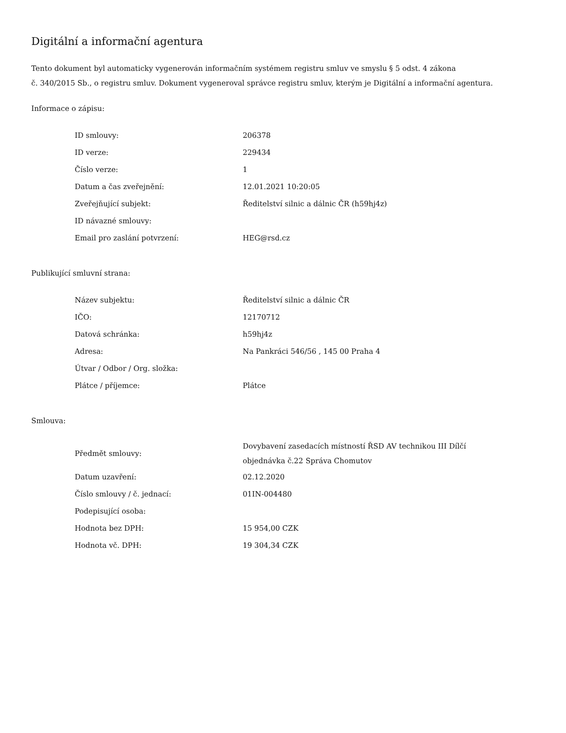Digitální a informační agentura
Tento dokument byl automaticky vygenerován informačním systémem registru smluv ve smyslu § 5 odst. 4 zákona
č. 340/2015 Sb., o registru smluv. Dokument vygeneroval správce registru smluv, kterým je Digitální a informační agentura.
Informace o zápisu:
| ID smlouvy: | 206378 |
| ID verze: | 229434 |
| Číslo verze: | 1 |
| Datum a čas zveřejnění: | 12.01.2021 10:20:05 |
| Zveřejňující subjekt: | Ředitelství silnic a dálnic ČR (h59hj4z) |
| ID návazné smlouvy: | |
| Email pro zaslání potvrzení: | HEG@rsd.cz |
Publikující smluvní strana:
| Název subjektu: | Ředitelství silnic a dálnic ČR |
| IČO: | 12170712 |
| Datová schránka: | h59hj4z |
| Adresa: | Na Pankráci 546/56 , 145 00 Praha 4 |
| Útvar / Odbor / Org. složka: | |
| Plátce / příjemce: | Plátce |
Smlouva:
| Předmět smlouvy: | Dovybavení zasedacích místností ŘSD AV technikou III Dílčí objednávka č.22 Správa Chomutov |
| Datum uzavření: | 02.12.2020 |
| Číslo smlouvy / č. jednací: | 01IN-004480 |
| Podepisující osoba: | |
| Hodnota bez DPH: | 15 954,00 CZK |
| Hodnota vč. DPH: | 19 304,34 CZK |